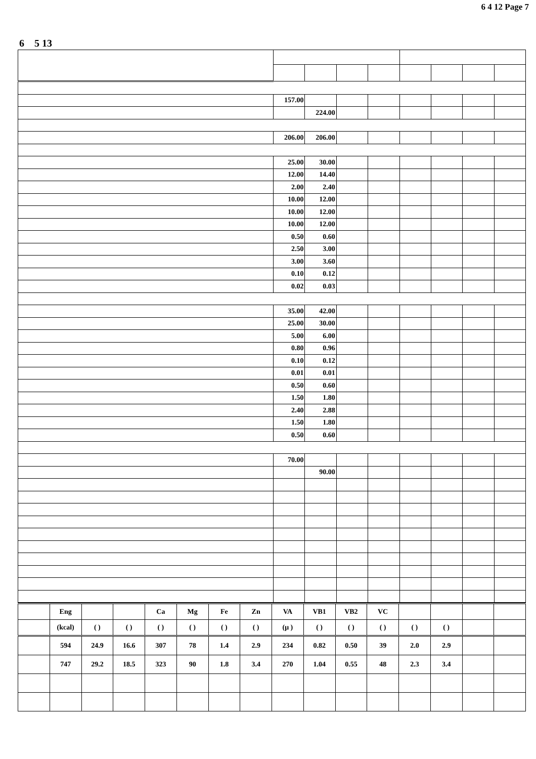6 4 12 Page 7
6 5 13
| | 157.00 | | | | | | | |
| | | 224.00 | | | | | | |
| | 206.00 | 206.00 | | | | | | |
| | 25.00 | 30.00 | | | | | | |
| | 12.00 | 14.40 | | | | | | |
| | 2.00 | 2.40 | | | | | | |
| | 10.00 | 12.00 | | | | | | |
| | 10.00 | 12.00 | | | | | | |
| | 10.00 | 12.00 | | | | | | |
| | 0.50 | 0.60 | | | | | | |
| | 2.50 | 3.00 | | | | | | |
| | 3.00 | 3.60 | | | | | | |
| | 0.10 | 0.12 | | | | | | |
| | 0.02 | 0.03 | | | | | | |
| | 35.00 | 42.00 | | | | | | |
| | 25.00 | 30.00 | | | | | | |
| | 5.00 | 6.00 | | | | | | |
| | 0.80 | 0.96 | | | | | | |
| | 0.10 | 0.12 | | | | | | |
| | 0.01 | 0.01 | | | | | | |
| | 0.50 | 0.60 | | | | | | |
| | 1.50 | 1.80 | | | | | | |
| | 2.40 | 2.88 | | | | | | |
| | 1.50 | 1.80 | | | | | | |
| | 0.50 | 0.60 | | | | | | |
| | 70.00 | | | | | | | |
| | | 90.00 | | | | | | |
| | Eng | | | Ca | Mg | Fe | Zn | VA | VB1 | VB2 | VC | | | | |
| | (kcal) | ( ) | ( ) | ( ) | ( ) | ( ) | ( ) | (μ ) | ( ) | ( ) | ( ) | ( ) | ( ) | | |
| | 594 | 24.9 | 16.6 | 307 | 78 | 1.4 | 2.9 | 234 | 0.82 | 0.50 | 39 | 2.0 | 2.9 | | |
| | 747 | 29.2 | 18.5 | 323 | 90 | 1.8 | 3.4 | 270 | 1.04 | 0.55 | 48 | 2.3 | 3.4 | | |